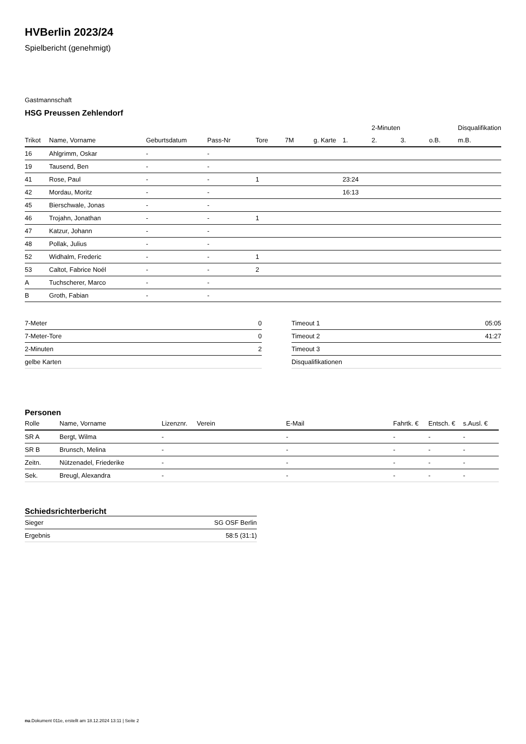HVBerlin 2023/24
Spielbericht (genehmigt)
Gastmannschaft
HSG Preussen Zehlendorf
| | | | | | | | | 2-Minuten | | | Disqualifikation |
| --- | --- | --- | --- | --- | --- | --- | --- | --- | --- | --- | --- |
| Trikot | Name, Vorname | Geburtsdatum | Pass-Nr | Tore | 7M | g. Karte | 1. | 2. | 3. | o.B. | m.B. |
| 16 | Ahlgrimm, Oskar | - | - | | | | | | | | |
| 19 | Tausend, Ben | - | - | | | | | | | | |
| 41 | Rose, Paul | - | - | 1 | | | 23:24 | | | | |
| 42 | Mordau, Moritz | - | - | | | | 16:13 | | | | |
| 45 | Bierschwale, Jonas | - | - | | | | | | | | |
| 46 | Trojahn, Jonathan | - | - | 1 | | | | | | | |
| 47 | Katzur, Johann | - | - | | | | | | | | |
| 48 | Pollak, Julius | - | - | | | | | | | | |
| 52 | Widhalm, Frederic | - | - | 1 | | | | | | | |
| 53 | Caltot, Fabrice Noél | - | - | 2 | | | | | | | |
| A | Tuchscherer, Marco | - | - | | | | | | | | |
| B | Groth, Fabian | - | - | | | | | | | | |
| 7-Meter | 0 |
| 7-Meter-Tore | 0 |
| 2-Minuten | 2 |
| gelbe Karten | |
| Timeout 1 | 05:05 |
| Timeout 2 | 41:27 |
| Timeout 3 | |
| Disqualifikationen | |
Personen
| Rolle | Name, Vorname | Lizenznr. | Verein | E-Mail | Fahrtk. € | Entsch. € | s.Ausl. € |
| --- | --- | --- | --- | --- | --- | --- | --- |
| SR A | Bergt, Wilma | - | | - | - | - | - |
| SR B | Brunsch, Melina | - | | - | - | - | - |
| Zeitn. | Nützenadel, Friederike | - | | - | - | - | - |
| Sek. | Breugl, Alexandra | - | | - | - | - | - |
Schiedsrichterbericht
| Sieger | SG OSF Berlin |
| Ergebnis | 58:5 (31:1) |
nu.Dokument 011e, erstellt am 18.12.2024 13:11 | Seite 2